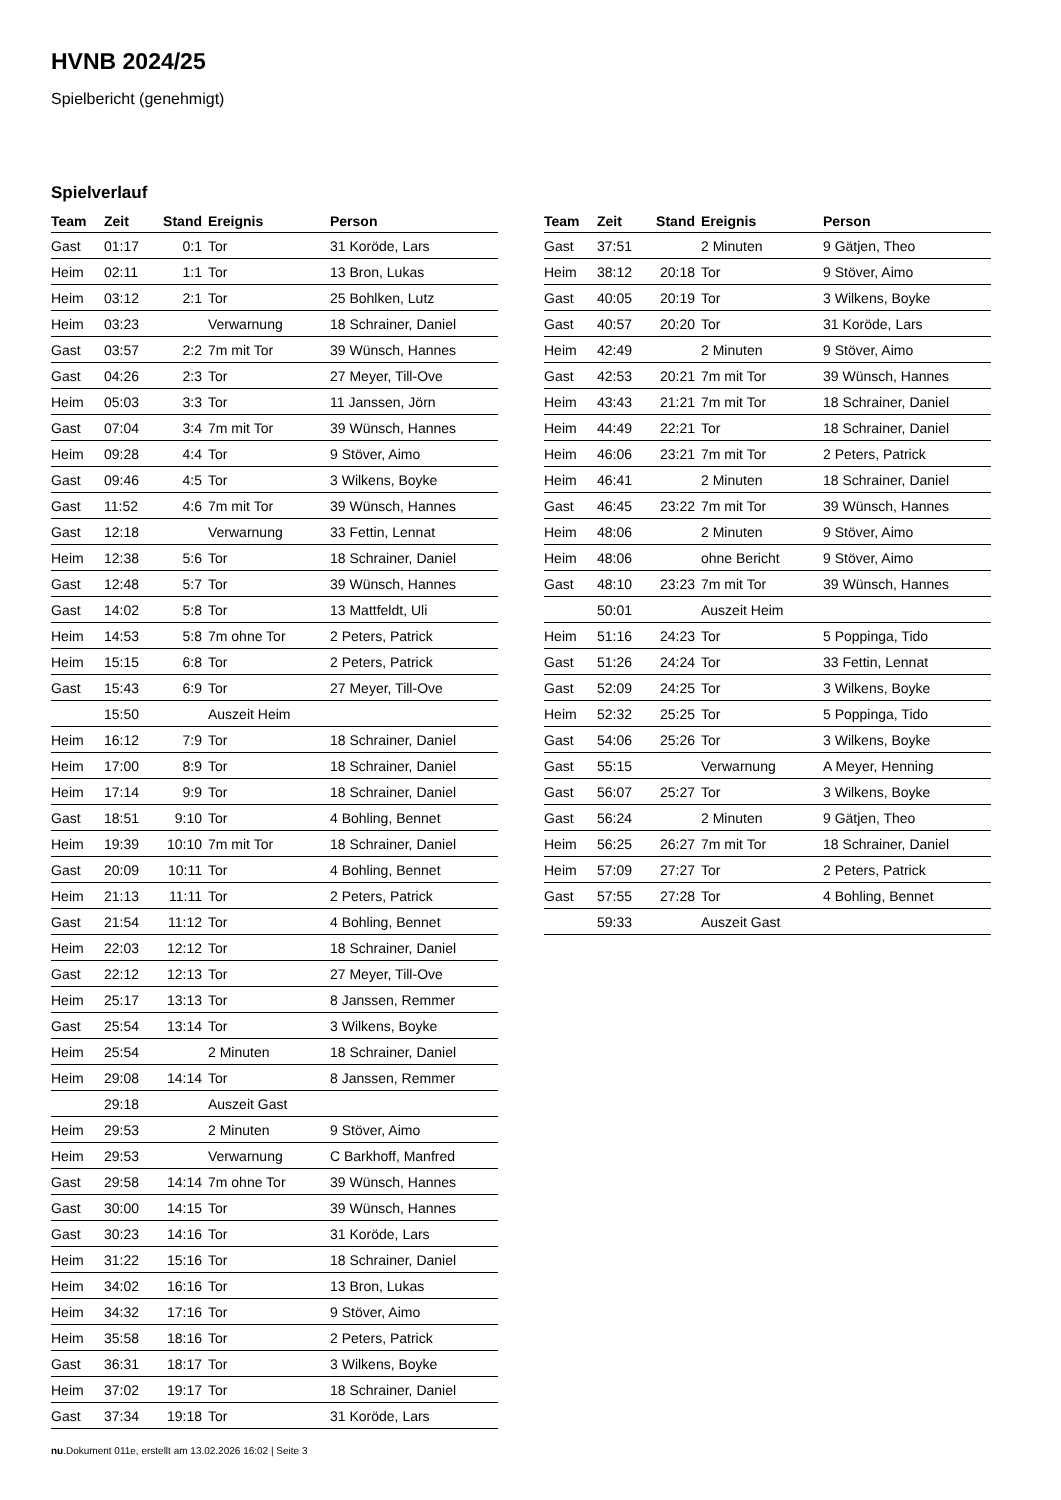HVNB 2024/25
Spielbericht (genehmigt)
Spielverlauf
| Team | Zeit | Stand | Ereignis | Person |
| --- | --- | --- | --- | --- |
| Gast | 01:17 | 0:1 | Tor | 31 Koröde, Lars |
| Heim | 02:11 | 1:1 | Tor | 13 Bron, Lukas |
| Heim | 03:12 | 2:1 | Tor | 25 Bohlken, Lutz |
| Heim | 03:23 | | Verwarnung | 18 Schrainer, Daniel |
| Gast | 03:57 | 2:2 | 7m mit Tor | 39 Wünsch, Hannes |
| Gast | 04:26 | 2:3 | Tor | 27 Meyer, Till-Ove |
| Heim | 05:03 | 3:3 | Tor | 11 Janssen, Jörn |
| Gast | 07:04 | 3:4 | 7m mit Tor | 39 Wünsch, Hannes |
| Heim | 09:28 | 4:4 | Tor | 9 Stöver, Aimo |
| Gast | 09:46 | 4:5 | Tor | 3 Wilkens, Boyke |
| Gast | 11:52 | 4:6 | 7m mit Tor | 39 Wünsch, Hannes |
| Gast | 12:18 | | Verwarnung | 33 Fettin, Lennat |
| Heim | 12:38 | 5:6 | Tor | 18 Schrainer, Daniel |
| Gast | 12:48 | 5:7 | Tor | 39 Wünsch, Hannes |
| Gast | 14:02 | 5:8 | Tor | 13 Mattfeldt, Uli |
| Heim | 14:53 | 5:8 | 7m ohne Tor | 2 Peters, Patrick |
| Heim | 15:15 | 6:8 | Tor | 2 Peters, Patrick |
| Gast | 15:43 | 6:9 | Tor | 27 Meyer, Till-Ove |
| | 15:50 | | Auszeit Heim | |
| Heim | 16:12 | 7:9 | Tor | 18 Schrainer, Daniel |
| Heim | 17:00 | 8:9 | Tor | 18 Schrainer, Daniel |
| Heim | 17:14 | 9:9 | Tor | 18 Schrainer, Daniel |
| Gast | 18:51 | 9:10 | Tor | 4 Bohling, Bennet |
| Heim | 19:39 | 10:10 | 7m mit Tor | 18 Schrainer, Daniel |
| Gast | 20:09 | 10:11 | Tor | 4 Bohling, Bennet |
| Heim | 21:13 | 11:11 | Tor | 2 Peters, Patrick |
| Gast | 21:54 | 11:12 | Tor | 4 Bohling, Bennet |
| Heim | 22:03 | 12:12 | Tor | 18 Schrainer, Daniel |
| Gast | 22:12 | 12:13 | Tor | 27 Meyer, Till-Ove |
| Heim | 25:17 | 13:13 | Tor | 8 Janssen, Remmer |
| Gast | 25:54 | 13:14 | Tor | 3 Wilkens, Boyke |
| Heim | 25:54 | | 2 Minuten | 18 Schrainer, Daniel |
| Heim | 29:08 | 14:14 | Tor | 8 Janssen, Remmer |
| | 29:18 | | Auszeit Gast | |
| Heim | 29:53 | | 2 Minuten | 9 Stöver, Aimo |
| Heim | 29:53 | | Verwarnung | C Barkhoff, Manfred |
| Gast | 29:58 | 14:14 | 7m ohne Tor | 39 Wünsch, Hannes |
| Gast | 30:00 | 14:15 | Tor | 39 Wünsch, Hannes |
| Gast | 30:23 | 14:16 | Tor | 31 Koröde, Lars |
| Heim | 31:22 | 15:16 | Tor | 18 Schrainer, Daniel |
| Heim | 34:02 | 16:16 | Tor | 13 Bron, Lukas |
| Heim | 34:32 | 17:16 | Tor | 9 Stöver, Aimo |
| Heim | 35:58 | 18:16 | Tor | 2 Peters, Patrick |
| Gast | 36:31 | 18:17 | Tor | 3 Wilkens, Boyke |
| Heim | 37:02 | 19:17 | Tor | 18 Schrainer, Daniel |
| Gast | 37:34 | 19:18 | Tor | 31 Koröde, Lars |
| Team | Zeit | Stand | Ereignis | Person |
| --- | --- | --- | --- | --- |
| Gast | 37:51 | | 2 Minuten | 9 Gätjen, Theo |
| Heim | 38:12 | 20:18 | Tor | 9 Stöver, Aimo |
| Gast | 40:05 | 20:19 | Tor | 3 Wilkens, Boyke |
| Gast | 40:57 | 20:20 | Tor | 31 Koröde, Lars |
| Heim | 42:49 | | 2 Minuten | 9 Stöver, Aimo |
| Gast | 42:53 | 20:21 | 7m mit Tor | 39 Wünsch, Hannes |
| Heim | 43:43 | 21:21 | 7m mit Tor | 18 Schrainer, Daniel |
| Heim | 44:49 | 22:21 | Tor | 18 Schrainer, Daniel |
| Heim | 46:06 | 23:21 | 7m mit Tor | 2 Peters, Patrick |
| Heim | 46:41 | | 2 Minuten | 18 Schrainer, Daniel |
| Gast | 46:45 | 23:22 | 7m mit Tor | 39 Wünsch, Hannes |
| Heim | 48:06 | | 2 Minuten | 9 Stöver, Aimo |
| Heim | 48:06 | | ohne Bericht | 9 Stöver, Aimo |
| Gast | 48:10 | 23:23 | 7m mit Tor | 39 Wünsch, Hannes |
| | 50:01 | | Auszeit Heim | |
| Heim | 51:16 | 24:23 | Tor | 5 Poppinga, Tido |
| Gast | 51:26 | 24:24 | Tor | 33 Fettin, Lennat |
| Gast | 52:09 | 24:25 | Tor | 3 Wilkens, Boyke |
| Heim | 52:32 | 25:25 | Tor | 5 Poppinga, Tido |
| Gast | 54:06 | 25:26 | Tor | 3 Wilkens, Boyke |
| Gast | 55:15 | | Verwarnung | A Meyer, Henning |
| Gast | 56:07 | 25:27 | Tor | 3 Wilkens, Boyke |
| Gast | 56:24 | | 2 Minuten | 9 Gätjen, Theo |
| Heim | 56:25 | 26:27 | 7m mit Tor | 18 Schrainer, Daniel |
| Heim | 57:09 | 27:27 | Tor | 2 Peters, Patrick |
| Gast | 57:55 | 27:28 | Tor | 4 Bohling, Bennet |
| | 59:33 | | Auszeit Gast | |
nu.Dokument 011e, erstellt am 13.02.2026 16:02 | Seite 3